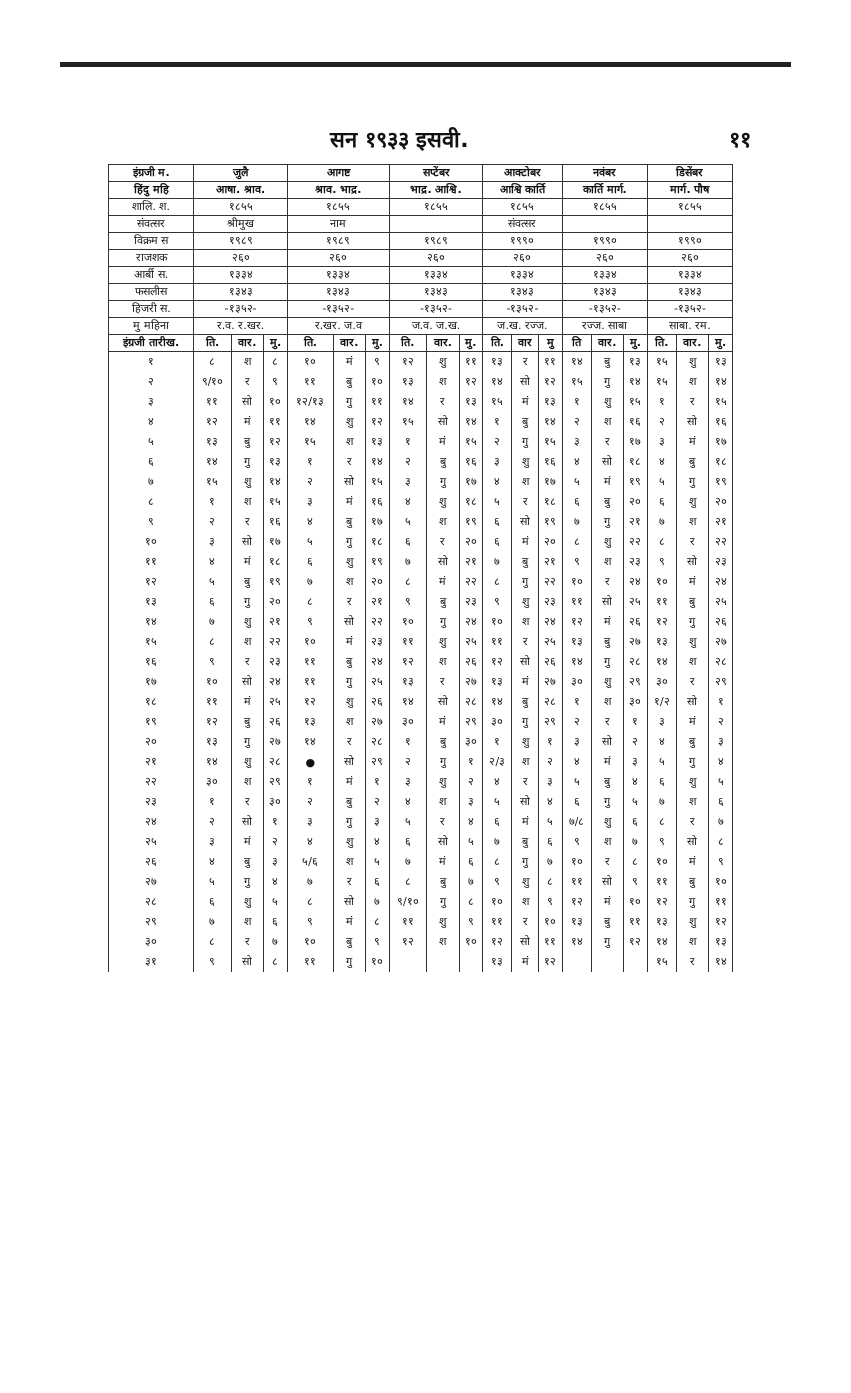सन १९३३ इसवी. ११
| इंग्रजी म. | जुलै | | | आगष्ट | | | सप्टेंबर | | | आक्टोबर | | | नवंबर | | | डिसेंबर | | |
| हिंदु महि | आषा. श्राव. | | | श्राव. भाद्र. | | | भाद्र. आश्वि. | | | आश्वि कार्ति | | | कार्ति मार्ग. | | | मार्ग. पौष | | |
| शालि. श. | १८५५ | | | १८५५ | | | १८५५ | | | १८५५ | | | १८५५ | | | १८५५ | | |
| संवत्सर | श्रीमुख | | | नाम | | | | | | संवत्सर | | | | | | | | |
| विक्रम स | १९८९ | | | १९८९ | | | १९८९ | | | १९९० | | | १९९० | | | १९९० | | |
| राजशक | २६० | | | २६० | | | २६० | | | २६० | | | २६० | | | २६० | | |
| आर्बी स. | १३३४ | | | १३३४ | | | १३३४ | | | १३३४ | | | १३३४ | | | १३३४ | | |
| फसलीस | १३४३ | | | १३४३ | | | १३४३ | | | १३४३ | | | १३४३ | | | १३४३ | | |
| हिजरी स. | -१३५२- | | | -१३५२- | | | -१३५२- | | | -१३५२- | | | -१३५२- | | | -१३५२- | | |
| मु महिना | र.व. र.खर. | | | र.खर. ज.व | | | ज.व. ज.ख. | | | ज.ख. रज्ज. | | | रज्ज. साबा | | | साबा. रम. | | |
| इंग्रजी तारीख. | ति. | वार. | मु. | ति. | वार. | मु. | ति. | वार. | मु. | ति. | वार | मु | ति | वार. | मु. | ति. | वार. | मु. |
| १ | ८ | श | ८ | १० | मं | ९ | १२ | शु | ११ | १३ | र | ११ | १४ | बु | १३ | १५ | शु | १३ |
| २ | ९/१० | र | ९ | ११ | बु | १० | १३ | श | १२ | १४ | सो | १२ | १५ | गु | १४ | १५ | श | १४ |
| ३ | ११ | सो | १० | १२/१३ | गु | ११ | १४ | र | १३ | १५ | मं | १३ | १ | शु | १५ | १ | र | १५ |
| ४ | १२ | मं | ११ | १४ | शु | १२ | १५ | सो | १४ | १ | बु | १४ | २ | श | १६ | २ | सो | १६ |
| ५ | १३ | बु | १२ | १५ | श | १३ | १ | मं | १५ | २ | गु | १५ | ३ | र | १७ | ३ | मं | १७ |
| ६ | १४ | गु | १३ | १ | र | १४ | २ | बु | १६ | ३ | शु | १६ | ४ | सो | १८ | ४ | बु | १८ |
| ७ | १५ | शु | १४ | २ | सो | १५ | ३ | गु | १७ | ४ | श | १७ | ५ | मं | १९ | ५ | गु | १९ |
| ८ | १ | श | १५ | ३ | मं | १६ | ४ | शु | १८ | ५ | र | १८ | ६ | बु | २० | ६ | शु | २० |
| ९ | २ | र | १६ | ४ | बु | १७ | ५ | श | १९ | ६ | सो | १९ | ७ | गु | २१ | ७ | श | २१ |
| १० | ३ | सो | १७ | ५ | गु | १८ | ६ | र | २० | ६ | मं | २० | ८ | शु | २२ | ८ | र | २२ |
| ११ | ४ | मं | १८ | ६ | शु | १९ | ७ | सो | २१ | ७ | बु | २१ | ९ | श | २३ | ९ | सो | २३ |
| १२ | ५ | बु | १९ | ७ | श | २० | ८ | मं | २२ | ८ | गु | २२ | १० | र | २४ | १० | मं | २४ |
| १३ | ६ | गु | २० | ८ | र | २१ | ९ | बु | २३ | ९ | शु | २३ | ११ | सो | २५ | ११ | बु | २५ |
| १४ | ७ | शु | २१ | ९ | सो | २२ | १० | गु | २४ | १० | श | २४ | १२ | मं | २६ | १२ | गु | २६ |
| १५ | ८ | श | २२ | १० | मं | २३ | ११ | शु | २५ | ११ | र | २५ | १३ | बु | २७ | १३ | शु | २७ |
| १६ | ९ | र | २३ | ११ | बु | २४ | १२ | श | २६ | १२ | सो | २६ | १४ | गु | २८ | १४ | श | २८ |
| १७ | १० | सो | २४ | ११ | गु | २५ | १३ | र | २७ | १३ | मं | २७ | ३० | शु | २९ | ३० | र | २९ |
| १८ | ११ | मं | २५ | १२ | शु | २६ | १४ | सो | २८ | १४ | बु | २८ | १ | श | ३० | १/२ | सो | १ |
| १९ | १२ | बु | २६ | १३ | श | २७ | ३० | मं | २९ | ३० | गु | २९ | २ | र | १ | ३ | मं | २ |
| २० | १३ | गु | २७ | १४ | र | २८ | १ | बु | ३० | १ | शु | १ | ३ | सो | २ | ४ | बु | ३ |
| २१ | १४ | शु | २८ | ● | सो | २९ | २ | गु | १ | २/३ | श | २ | ४ | मं | ३ | ५ | गु | ४ |
| २२ | ३० | श | २९ | १ | मं | १ | ३ | शु | २ | ४ | र | ३ | ५ | बु | ४ | ६ | शु | ५ |
| २३ | १ | र | ३० | २ | बु | २ | ४ | श | ३ | ५ | सो | ४ | ६ | गु | ५ | ७ | श | ६ |
| २४ | २ | सो | १ | ३ | गु | ३ | ५ | र | ४ | ६ | मं | ५ | ७/८ | शु | ६ | ८ | र | ७ |
| २५ | ३ | मं | २ | ४ | शु | ४ | ६ | सो | ५ | ७ | बु | ६ | ९ | श | ७ | ९ | सो | ८ |
| २६ | ४ | बु | ३ | ५/६ | श | ५ | ७ | मं | ६ | ८ | गु | ७ | १० | र | ८ | १० | मं | ९ |
| २७ | ५ | गु | ४ | ७ | र | ६ | ८ | बु | ७ | ९ | शु | ८ | ११ | सो | ९ | ११ | बु | १० |
| २८ | ६ | शु | ५ | ८ | सो | ७ | ९/१० | गु | ८ | १० | श | ९ | १२ | मं | १० | १२ | गु | ११ |
| २९ | ७ | श | ६ | ९ | मं | ८ | ११ | शु | ९ | ११ | र | १० | १३ | बु | ११ | १३ | शु | १२ |
| ३० | ८ | र | ७ | १० | बु | ९ | १२ | श | १० | १२ | सो | ११ | १४ | गु | १२ | १४ | श | १३ |
| ३१ | ९ | सो | ८ | ११ | गु | १० | | | | १३ | मं | १२ | | | | १५ | र | १४ |